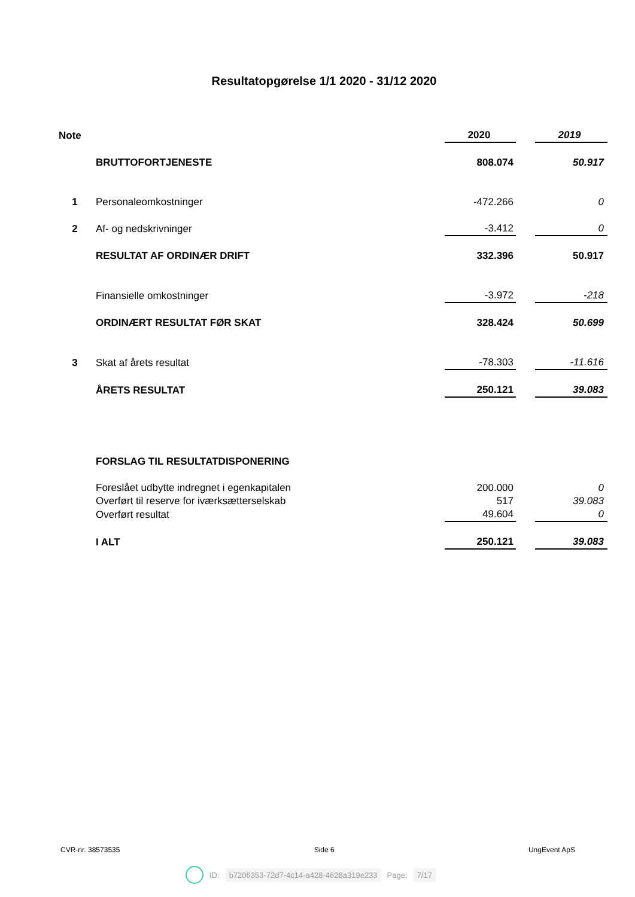Resultatopgørelse 1/1 2020 - 31/12 2020
| Note | | 2020 | | 2019 |
| | BRUTTOFORTJENESTE | 808.074 | | 50.917 |
| 1 | Personaleomkostninger | -472.266 | | 0 |
| 2 | Af- og nedskrivninger | -3.412 | | 0 |
| | RESULTAT AF ORDINÆR DRIFT | 332.396 | | 50.917 |
| | Finansielle omkostninger | -3.972 | | -218 |
| | ORDINÆRT RESULTAT FØR SKAT | 328.424 | | 50.699 |
| 3 | Skat af årets resultat | -78.303 | | -11.616 |
| | ÅRETS RESULTAT | 250.121 | | 39.083 |
| | FORSLAG TIL RESULTATDISPONERING | | | |
| | Foreslået udbytte indregnet i egenkapitalen | 200.000 | | 0 |
| | Overført til reserve for iværksætterselskab | 517 | | 39.083 |
| | Overført resultat | 49.604 | | 0 |
| | I ALT | 250.121 | | 39.083 |
CVR-nr. 38573535 Side 6 UngEvent ApS
ID: b7206353-72d7-4c14-a428-4628a319e233 Page: 7/17